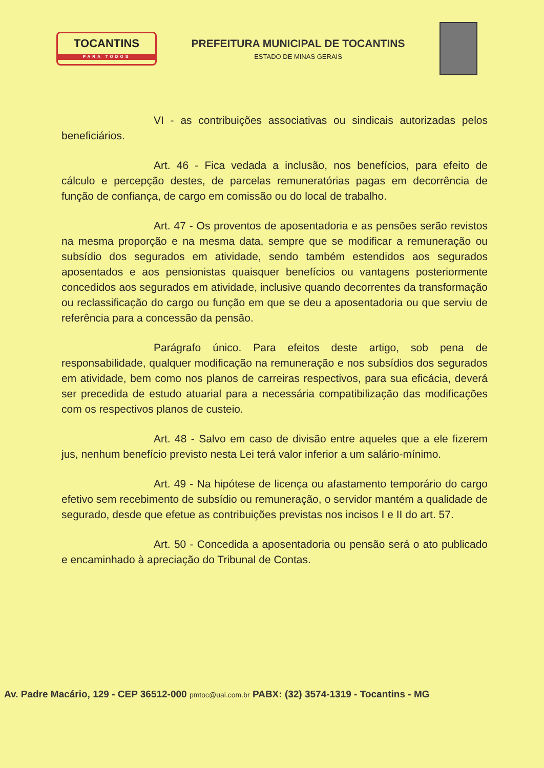TOCANTINS
PARA TODOS
PREFEITURA MUNICIPAL DE TOCANTINS
ESTADO DE MINAS GERAIS
VI - as contribuições associativas ou sindicais autorizadas pelos beneficiários.
Art. 46 - Fica vedada a inclusão, nos benefícios, para efeito de cálculo e percepção destes, de parcelas remuneratórias pagas em decorrência de função de confiança, de cargo em comissão ou do local de trabalho.
Art. 47 - Os proventos de aposentadoria e as pensões serão revistos na mesma proporção e na mesma data, sempre que se modificar a remuneração ou subsídio dos segurados em atividade, sendo também estendidos aos segurados aposentados e aos pensionistas quaisquer benefícios ou vantagens posteriormente concedidos aos segurados em atividade, inclusive quando decorrentes da transformação ou reclassificação do cargo ou função em que se deu a aposentadoria ou que serviu de referência para a concessão da pensão.
Parágrafo único. Para efeitos deste artigo, sob pena de responsabilidade, qualquer modificação na remuneração e nos subsídios dos segurados em atividade, bem como nos planos de carreiras respectivos, para sua eficácia, deverá ser precedida de estudo atuarial para a necessária compatibilização das modificações com os respectivos planos de custeio.
Art. 48 - Salvo em caso de divisão entre aqueles que a ele fizerem jus, nenhum benefício previsto nesta Lei terá valor inferior a um salário-mínimo.
Art. 49 - Na hipótese de licença ou afastamento temporário do cargo efetivo sem recebimento de subsídio ou remuneração, o servidor mantém a qualidade de segurado, desde que efetue as contribuições previstas nos incisos I e II do art. 57.
Art. 50 - Concedida a aposentadoria ou pensão será o ato publicado e encaminhado à apreciação do Tribunal de Contas.
Av. Padre Macário, 129 - CEP 36512-000 pmtoc@uai.com.br PABX: (32) 3574-1319 - Tocantins - MG